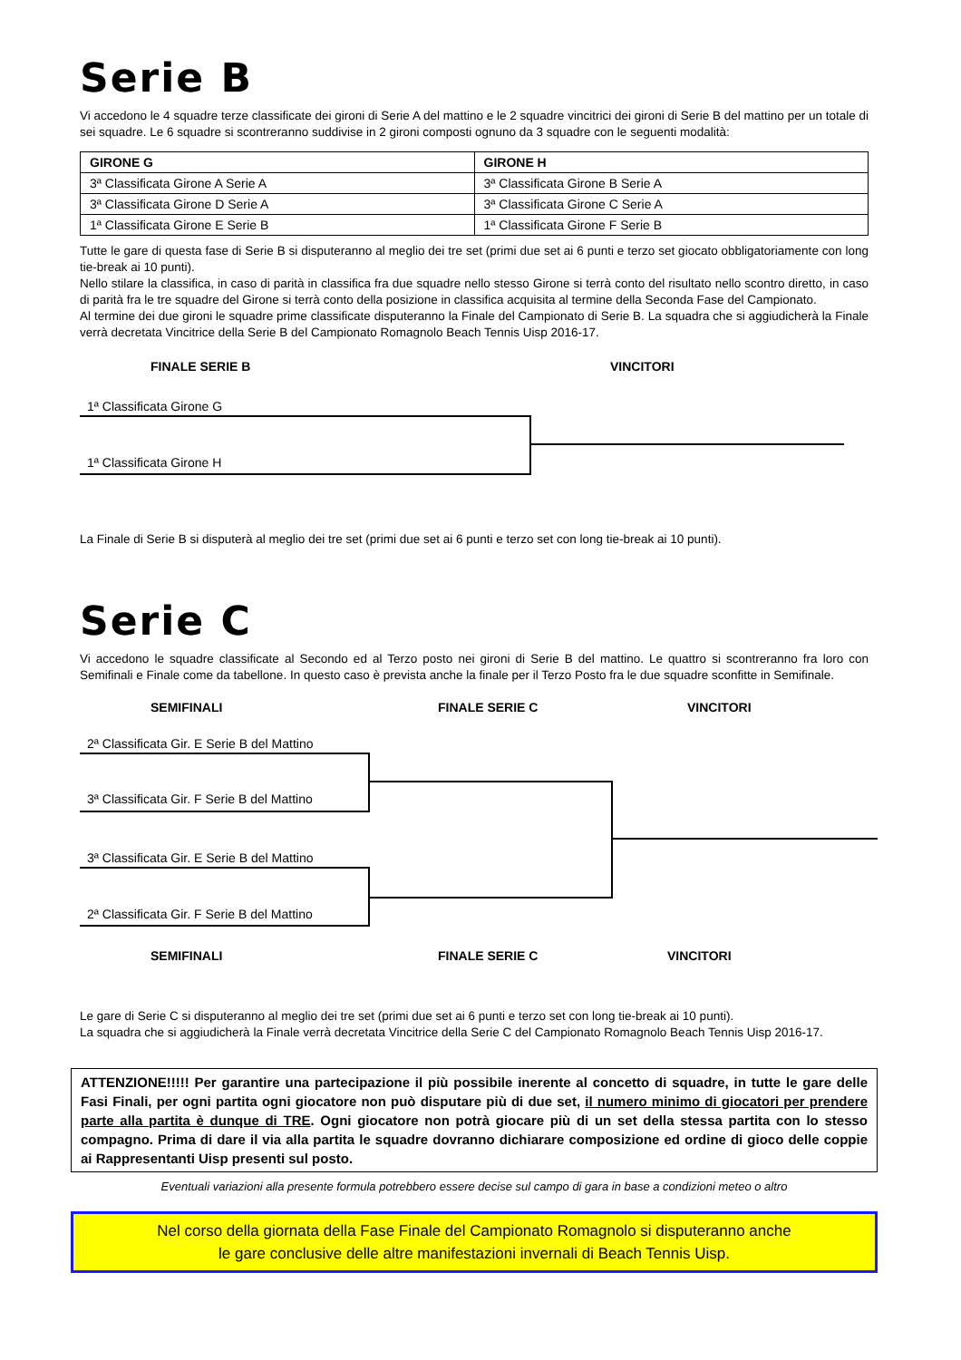Serie B
Vi accedono le 4 squadre terze classificate dei gironi di Serie A del mattino e le 2 squadre vincitrici dei gironi di Serie B del mattino per un totale di sei squadre. Le 6 squadre si scontreranno suddivise in 2 gironi composti ognuno da 3 squadre con le seguenti modalità:
| GIRONE G | GIRONE H |
| --- | --- |
| 3ª Classificata Girone A Serie A | 3ª Classificata Girone B Serie A |
| 3ª Classificata Girone D Serie A | 3ª Classificata Girone C Serie A |
| 1ª Classificata Girone E Serie B | 1ª Classificata Girone F Serie B |
Tutte le gare di questa fase di Serie B si disputeranno al meglio dei tre set (primi due set ai 6 punti e terzo set giocato obbligatoriamente con long tie-break ai 10 punti).
Nello stilare la classifica, in caso di parità in classifica fra due squadre nello stesso Girone si terrà conto del risultato nello scontro diretto, in caso di parità fra le tre squadre del Girone si terrà conto della posizione in classifica acquisita al termine della Seconda Fase del Campionato.
Al termine dei due gironi le squadre prime classificate disputeranno la Finale del Campionato di Serie B. La squadra che si aggiudicherà la Finale verrà decretata Vincitrice della Serie B del Campionato Romagnolo Beach Tennis Uisp 2016-17.
FINALE SERIE B VINCITORI
1ª Classificata Girone G
1ª Classificata Girone H
La Finale di Serie B si disputerà al meglio dei tre set (primi due set ai 6 punti e terzo set con long tie-break ai 10 punti).
Serie C
Vi accedono le squadre classificate al Secondo ed al Terzo posto nei gironi di Serie B del mattino. Le quattro si scontreranno fra loro con Semifinali e Finale come da tabellone. In questo caso è prevista anche la finale per il Terzo Posto fra le due squadre sconfitte in Semifinale.
SEMIFINALI FINALE SERIE C VINCITORI
2ª Classificata Gir. E Serie B del Mattino
3ª Classificata Gir. F Serie B del Mattino
3ª Classificata Gir. E Serie B del Mattino
2ª Classificata Gir. F Serie B del Mattino
SEMIFINALI FINALE SERIE C VINCITORI
Le gare di Serie C si disputeranno al meglio dei tre set (primi due set ai 6 punti e terzo set con long tie-break ai 10 punti).
La squadra che si aggiudicherà la Finale verrà decretata Vincitrice della Serie C del Campionato Romagnolo Beach Tennis Uisp 2016-17.
ATTENZIONE!!!!! Per garantire una partecipazione il più possibile inerente al concetto di squadre, in tutte le gare delle Fasi Finali, per ogni partita ogni giocatore non può disputare più di due set, il numero minimo di giocatori per prendere parte alla partita è dunque di TRE. Ogni giocatore non potrà giocare più di un set della stessa partita con lo stesso compagno. Prima di dare il via alla partita le squadre dovranno dichiarare composizione ed ordine di gioco delle coppie ai Rappresentanti Uisp presenti sul posto.
Eventuali variazioni alla presente formula potrebbero essere decise sul campo di gara in base a condizioni meteo o altro
Nel corso della giornata della Fase Finale del Campionato Romagnolo si disputeranno anche
le gare conclusive delle altre manifestazioni invernali di Beach Tennis Uisp.